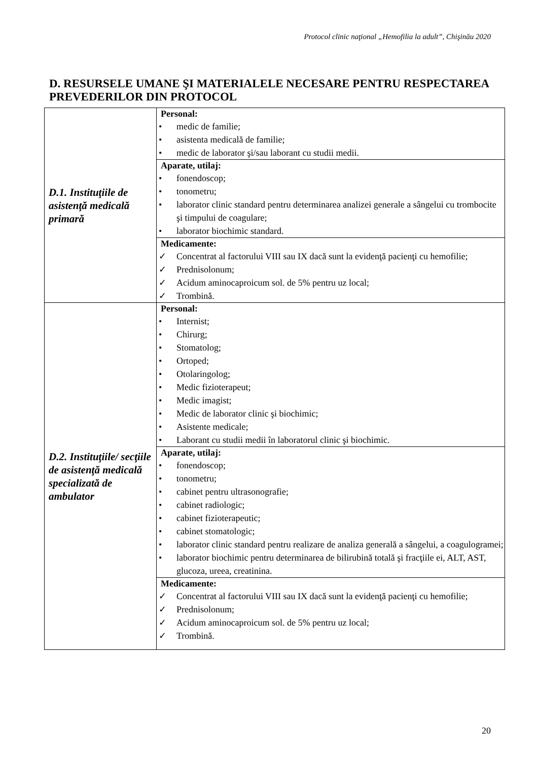Protocol clinic naţional „Hemofilia la adult”, Chişinău 2020
D. RESURSELE UMANE ŞI MATERIALELE NECESARE PENTRU RESPECTAREA PREVEDERILOR DIN PROTOCOL
| D.1. Instituţiile de asistenţă medicală primară | Personal: • medic de familie; • asistenta medicală de familie; • medic de laborator şi/sau laborant cu studii medii. |
| | Aparate, utilaj: • fonendoscop; • tonometru; • laborator clinic standard pentru determinarea analizei generale a sângelui cu trombocite şi timpului de coagulare; • laborator biochimic standard. |
| | Medicamente: ✓ Concentrat al factorului VIII sau IX dacă sunt la evidenţă pacienţi cu hemofilie; ✓ Prednisolonum; ✓ Acidum aminocaproicum sol. de 5% pentru uz local; ✓ Trombină. |
| D.2. Instituţiile/ secţiile de asistenţă medicală specializată de ambulator | Personal: • Internist; • Chirurg; • Stomatolog; • Ortoped; • Otolaringolog; • Medic fizioterapeut; • Medic imagist; • Medic de laborator clinic şi biochimic; • Asistente medicale; • Laborant cu studii medii în laboratorul clinic şi biochimic. |
| | Aparate, utilaj: • fonendoscop; • tonometru; • cabinet pentru ultrasonografie; • cabinet radiologic; • cabinet fizioterapeutic; • cabinet stomatologic; • laborator clinic standard pentru realizare de analiza generală a sângelui, a coagulogramei; • laborator biochimic pentru determinarea de bilirubină totală şi fracţiile ei, ALT, AST, glucoza, ureea, creatinina. |
| | Medicamente: ✓ Concentrat al factorului VIII sau IX dacă sunt la evidenţă pacienţi cu hemofilie; ✓ Prednisolonum; ✓ Acidum aminocaproicum sol. de 5% pentru uz local; ✓ Trombină. |
20